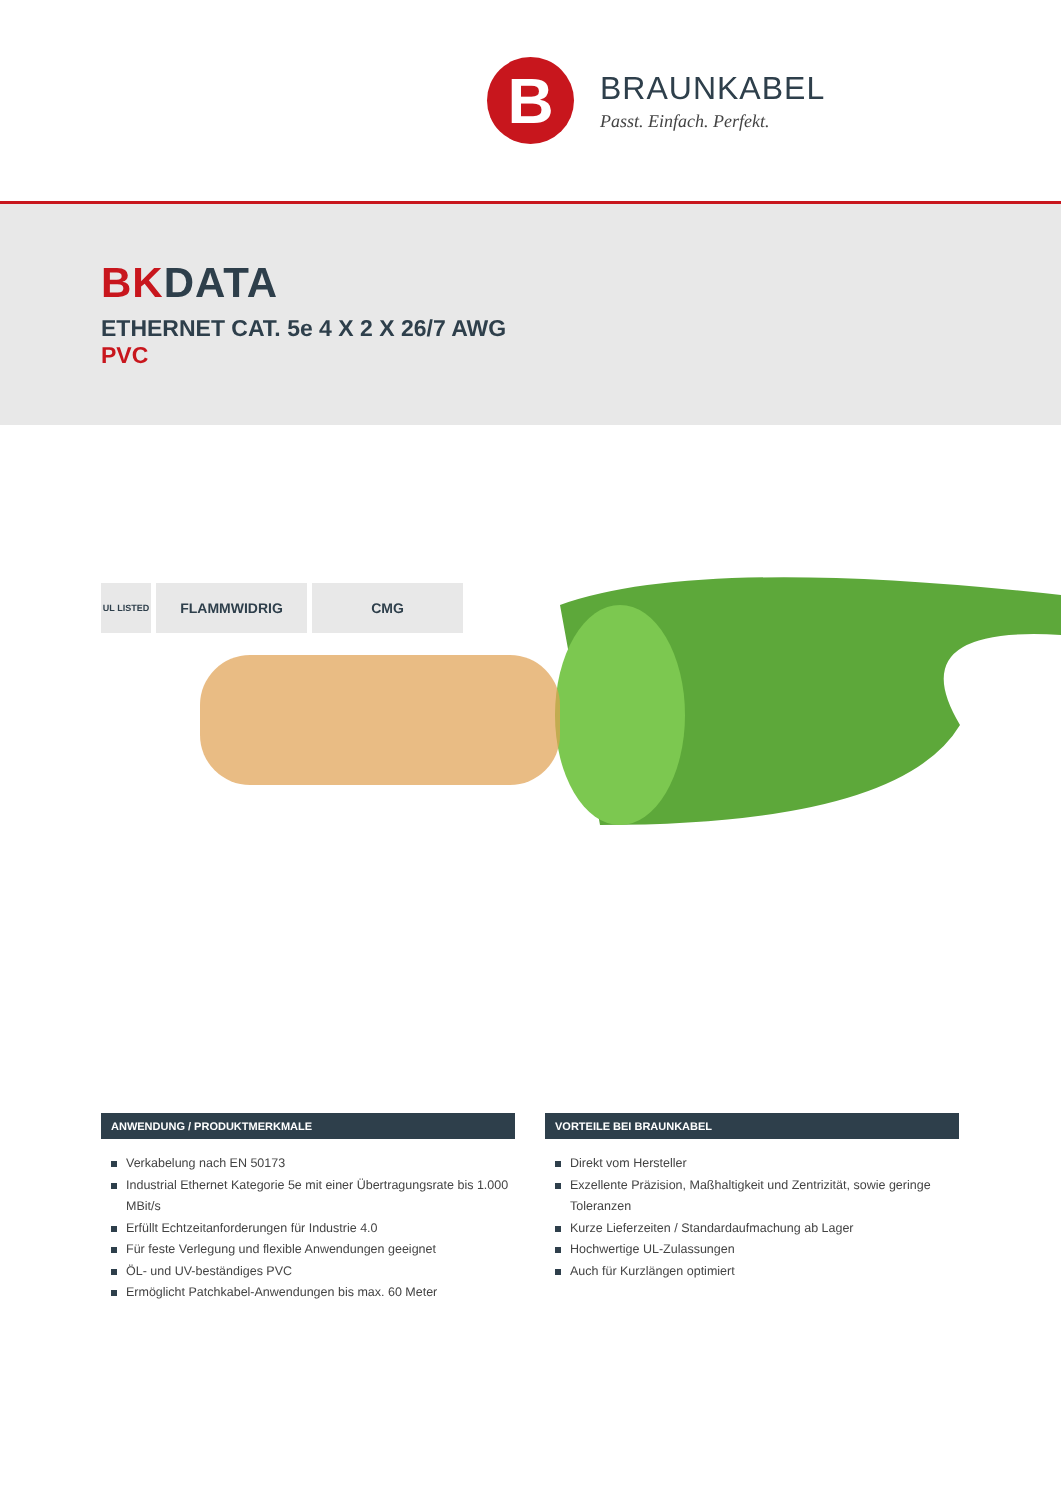B
BRAUNKABEL
Passt. Einfach. Perfekt.
BKDATA
ETHERNET CAT. 5e 4 X 2 X 26/7 AWG
PVC
UL LISTED
FLAMMWIDRIG CMG
ANWENDUNG / PRODUKTMERKMALE
Verkabelung nach EN 50173
Industrial Ethernet Kategorie 5e mit einer Übertragungsrate bis 1.000 MBit/s
Erfüllt Echtzeitanforderungen für Industrie 4.0
Für feste Verlegung und flexible Anwendungen geeignet
ÖL- und UV-beständiges PVC
Ermöglicht Patchkabel-Anwendungen bis max. 60 Meter
VORTEILE BEI BRAUNKABEL
Direkt vom Hersteller
Exzellente Präzision, Maßhaltigkeit und Zentrizität, sowie geringe Toleranzen
Kurze Lieferzeiten / Standardaufmachung ab Lager
Hochwertige UL-Zulassungen
Auch für Kurzlängen optimiert